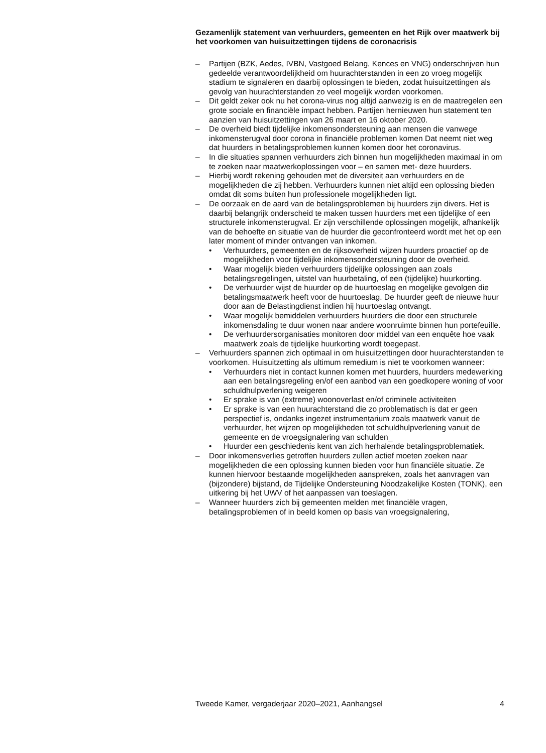Gezamenlijk statement van verhuurders, gemeenten en het Rijk over maatwerk bij het voorkomen van huisuitzettingen tijdens de coronacrisis
– Partijen (BZK, Aedes, IVBN, Vastgoed Belang, Kences en VNG) onderschrijven hun gedeelde verantwoordelijkheid om huurachterstanden in een zo vroeg mogelijk stadium te signaleren en daarbij oplossingen te bieden, zodat huisuitzettingen als gevolg van huurachterstanden zo veel mogelijk worden voorkomen.
– Dit geldt zeker ook nu het corona-virus nog altijd aanwezig is en de maatregelen een grote sociale en financiële impact hebben. Partijen hernieuwen hun statement ten aanzien van huisuitzettingen van 26 maart en 16 oktober 2020.
– De overheid biedt tijdelijke inkomensondersteuning aan mensen die vanwege inkomensterugval door corona in financiële problemen komen Dat neemt niet weg dat huurders in betalingsproblemen kunnen komen door het coronavirus.
– In die situaties spannen verhuurders zich binnen hun mogelijkheden maximaal in om te zoeken naar maatwerkoplossingen voor – en samen met- deze huurders.
– Hierbij wordt rekening gehouden met de diversiteit aan verhuurders en de mogelijkheden die zij hebben. Verhuurders kunnen niet altijd een oplossing bieden omdat dit soms buiten hun professionele mogelijkheden ligt.
– De oorzaak en de aard van de betalingsproblemen bij huurders zijn divers. Het is daarbij belangrijk onderscheid te maken tussen huurders met een tijdelijke of een structurele inkomensterugval. Er zijn verschillende oplossingen mogelijk, afhankelijk van de behoefte en situatie van de huurder die geconfronteerd wordt met het op een later moment of minder ontvangen van inkomen.
• Verhuurders, gemeenten en de rijksoverheid wijzen huurders proactief op de mogelijkheden voor tijdelijke inkomensondersteuning door de overheid.
• Waar mogelijk bieden verhuurders tijdelijke oplossingen aan zoals betalingsregelingen, uitstel van huurbetaling, of een (tijdelijke) huurkorting.
• De verhuurder wijst de huurder op de huurtoeslag en mogelijke gevolgen die betalingsmaatwerk heeft voor de huurtoeslag. De huurder geeft de nieuwe huur door aan de Belastingdienst indien hij huurtoeslag ontvangt.
• Waar mogelijk bemiddelen verhuurders huurders die door een structurele inkomensdaling te duur wonen naar andere woonruimte binnen hun portefeuille.
• De verhuurdersorganisaties monitoren door middel van een enquête hoe vaak maatwerk zoals de tijdelijke huurkorting wordt toegepast.
– Verhuurders spannen zich optimaal in om huisuitzettingen door huurachterstanden te voorkomen. Huisuitzetting als ultimum remedium is niet te voorkomen wanneer:
• Verhuurders niet in contact kunnen komen met huurders, huurders medewerking aan een betalingsregeling en/of een aanbod van een goedkopere woning of voor schuldhulpverlening weigeren
• Er sprake is van (extreme) woonoverlast en/of criminele activiteiten
• Er sprake is van een huurachterstand die zo problematisch is dat er geen perspectief is, ondanks ingezet instrumentarium zoals maatwerk vanuit de verhuurder, het wijzen op mogelijkheden tot schuldhulpverlening vanuit de gemeente en de vroegsignalering van schulden_
• Huurder een geschiedenis kent van zich herhalende betalingsproblematiek.
– Door inkomensverlies getroffen huurders zullen actief moeten zoeken naar mogelijkheden die een oplossing kunnen bieden voor hun financiële situatie. Ze kunnen hiervoor bestaande mogelijkheden aanspreken, zoals het aanvragen van (bijzondere) bijstand, de Tijdelijke Ondersteuning Noodzakelijke Kosten (TONK), een uitkering bij het UWV of het aanpassen van toeslagen.
– Wanneer huurders zich bij gemeenten melden met financiële vragen, betalingsproblemen of in beeld komen op basis van vroegsignalering,
Tweede Kamer, vergaderjaar 2020–2021, Aanhangsel 4